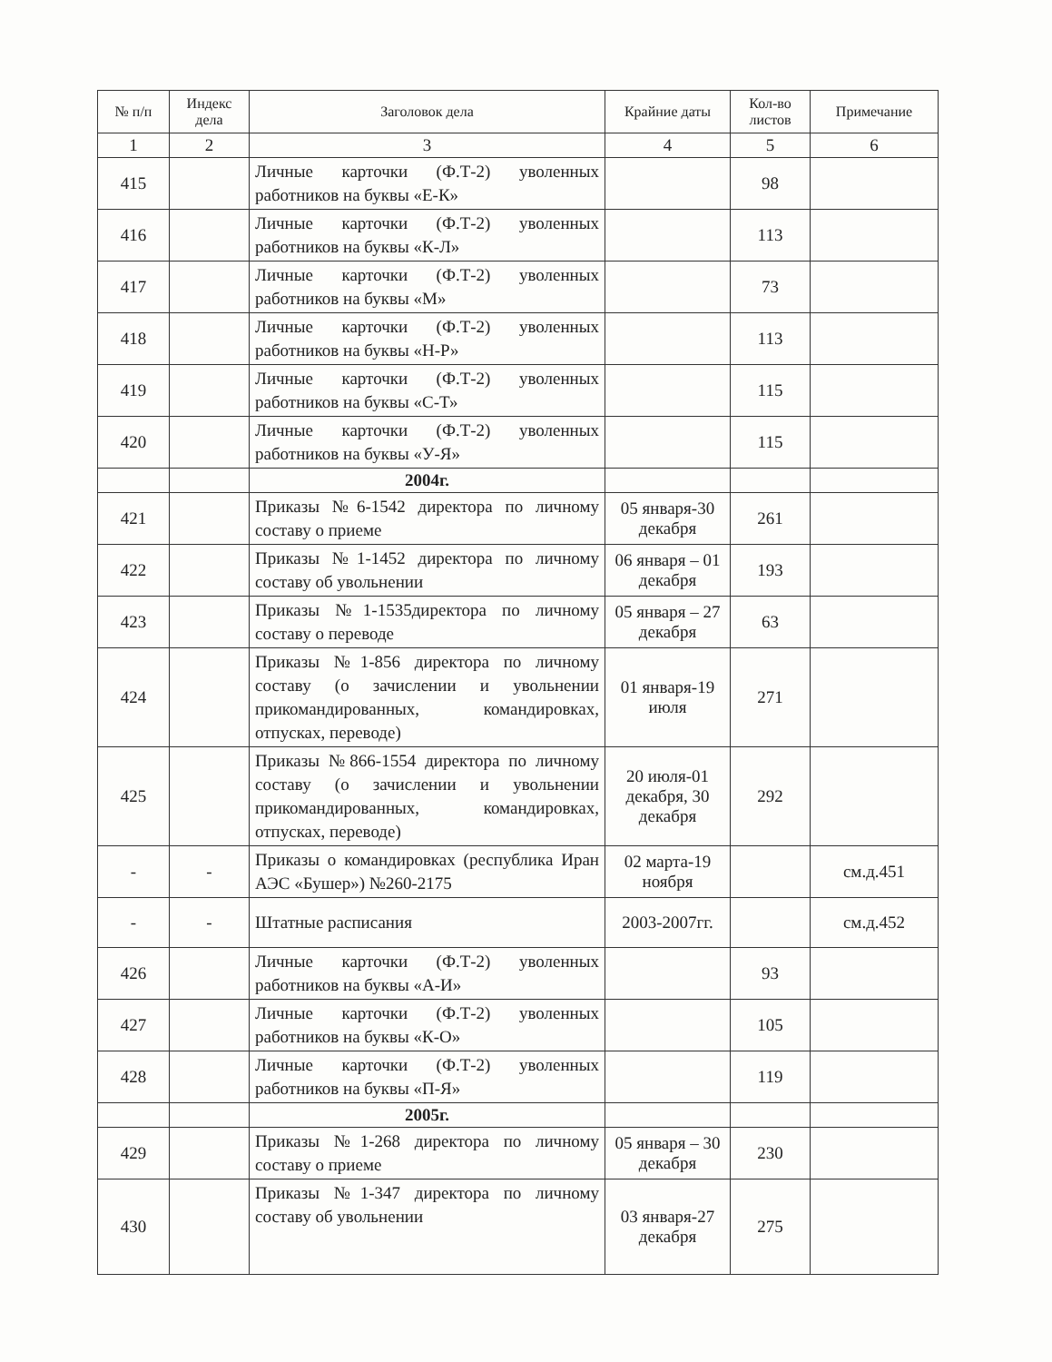| № п/п | Индекс дела | Заголовок дела | Крайние даты | Кол-во листов | Примечание |
| --- | --- | --- | --- | --- | --- |
| 1 | 2 | 3 | 4 | 5 | 6 |
| 415 | | Личные карточки (Ф.Т-2) уволенных работников на буквы «Е-К» | | 98 | |
| 416 | | Личные карточки (Ф.Т-2) уволенных работников на буквы «К-Л» | | 113 | |
| 417 | | Личные карточки (Ф.Т-2) уволенных работников на буквы «М» | | 73 | |
| 418 | | Личные карточки (Ф.Т-2) уволенных работников на буквы «Н-Р» | | 113 | |
| 419 | | Личные карточки (Ф.Т-2) уволенных работников на буквы «С-Т» | | 115 | |
| 420 | | Личные карточки (Ф.Т-2) уволенных работников на буквы «У-Я» | | 115 | |
| | | 2004г. | | | |
| 421 | | Приказы №6-1542 директора по личному составу о приеме | 05 января-30 декабря | 261 | |
| 422 | | Приказы №1-1452 директора по личному составу об увольнении | 06 января – 01 декабря | 193 | |
| 423 | | Приказы №1-1535директора по личному составу о переводе | 05 января – 27 декабря | 63 | |
| 424 | | Приказы №1-856 директора по личному составу (о зачислении и увольнении прикомандированных, командировках, отпусках, переводе) | 01 января-19 июля | 271 | |
| 425 | | Приказы №866-1554 директора по личному составу (о зачислении и увольнении прикомандированных, командировках, отпусках, переводе) | 20 июля-01 декабря, 30 декабря | 292 | |
| - | - | Приказы о командировках (республика Иран АЭС «Бушер») №260-2175 | 02 марта-19 ноября | | см.д.451 |
| - | - | Штатные расписания | 2003-2007гг. | | см.д.452 |
| 426 | | Личные карточки (Ф.Т-2) уволенных работников на буквы «А-И» | | 93 | |
| 427 | | Личные карточки (Ф.Т-2) уволенных работников на буквы «К-О» | | 105 | |
| 428 | | Личные карточки (Ф.Т-2) уволенных работников на буквы «П-Я» | | 119 | |
| | | 2005г. | | | |
| 429 | | Приказы №1-268 директора по личному составу о приеме | 05 января – 30 декабря | 230 | |
| 430 | | Приказы №1-347 директора по личному составу об увольнении | 03 января-27 декабря | 275 | |